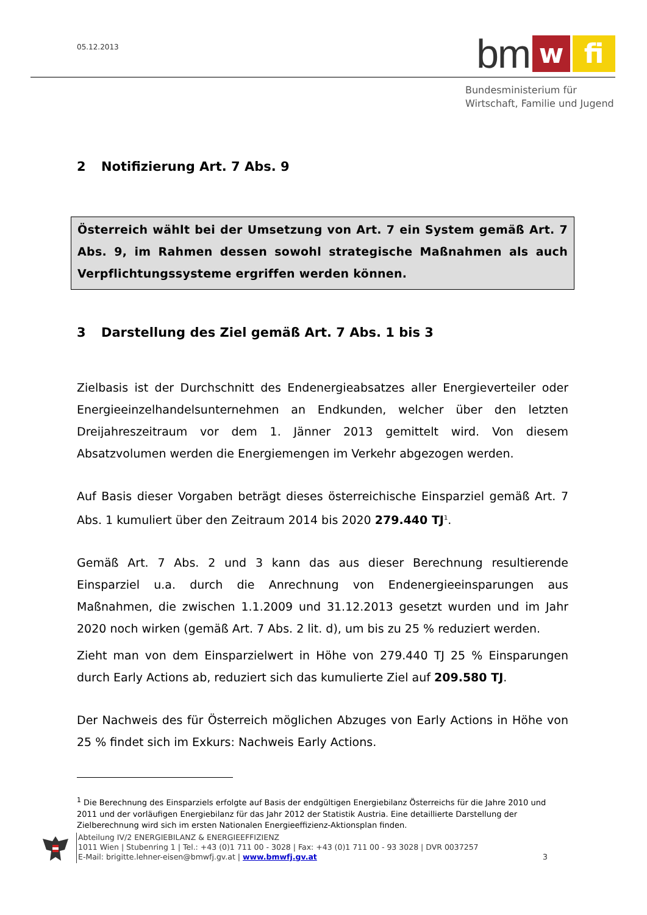05.12.2013
bm
w
fi
Bundesministerium für
Wirtschaft, Familie und Jugend
2 Notifizierung Art. 7 Abs. 9
Österreich wählt bei der Umsetzung von Art. 7 ein System gemäß Art. 7 Abs. 9, im Rahmen dessen sowohl strategische Maßnahmen als auch Verpflichtungssysteme ergriffen werden können.
3 Darstellung des Ziel gemäß Art. 7 Abs. 1 bis 3
Zielbasis ist der Durchschnitt des Endenergieabsatzes aller Energieverteiler oder Energieeinzelhandelsunternehmen an Endkunden, welcher über den letzten Dreijahreszeitraum vor dem 1. Jänner 2013 gemittelt wird. Von diesem Absatzvolumen werden die Energiemengen im Verkehr abgezogen werden.
Auf Basis dieser Vorgaben beträgt dieses österreichische Einsparziel gemäß Art. 7 Abs. 1 kumuliert über den Zeitraum 2014 bis 2020 279.440 TJ<sup>1</sup>.
Gemäß Art. 7 Abs. 2 und 3 kann das aus dieser Berechnung resultierende Einsparziel u.a. durch die Anrechnung von Endenergieeinsparungen aus Maßnahmen, die zwischen 1.1.2009 und 31.12.2013 gesetzt wurden und im Jahr 2020 noch wirken (gemäß Art. 7 Abs. 2 lit. d), um bis zu 25 % reduziert werden.
Zieht man von dem Einsparzielwert in Höhe von 279.440 TJ 25 % Einsparungen durch Early Actions ab, reduziert sich das kumulierte Ziel auf 209.580 TJ.
Der Nachweis des für Österreich möglichen Abzuges von Early Actions in Höhe von 25 % findet sich im Exkurs: Nachweis Early Actions.
<sup>1</sup> Die Berechnung des Einsparziels erfolgte auf Basis der endgültigen Energiebilanz Österreichs für die Jahre 2010 und 2011 und der vorläufigen Energiebilanz für das Jahr 2012 der Statistik Austria. Eine detaillierte Darstellung der Zielberechnung wird sich im ersten Nationalen Energieeffizienz-Aktionsplan finden.
Abteilung IV/2 ENERGIEBILANZ & ENERGIEEFFIZIENZ
1011 Wien | Stubenring 1 | Tel.: +43 (0)1 711 00 - 3028 | Fax: +43 (0)1 711 00 - 93 3028 | DVR 0037257
E-Mail: brigitte.lehner-eisen@bmwfj.gv.at | www.bmwfj.gv.at 3